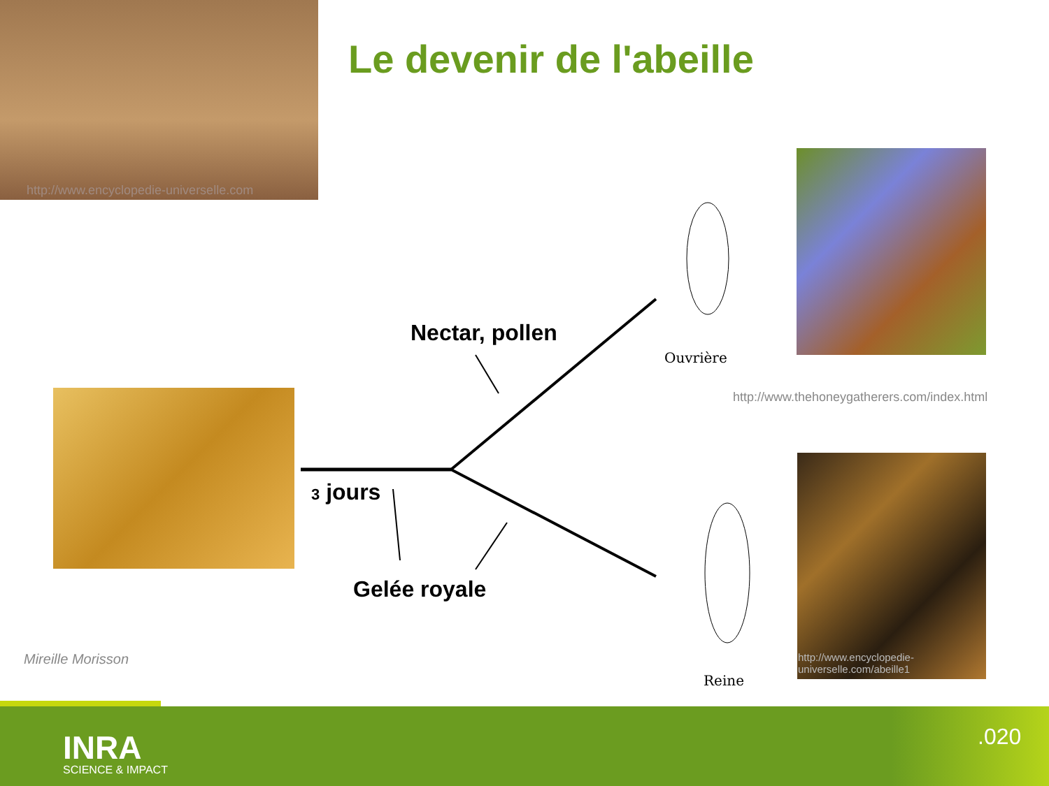http://www.encyclopedie-universelle.com
Le devenir de l'abeille
Nectar, pollen
Ouvrière
http://www.thehoneygatherers.com/index.html
3 jours
Gelée royale
Reine
http://www.encyclopedie-universelle.com/abeille1
Mireille Morisson
INRA
SCIENCE & IMPACT
.020